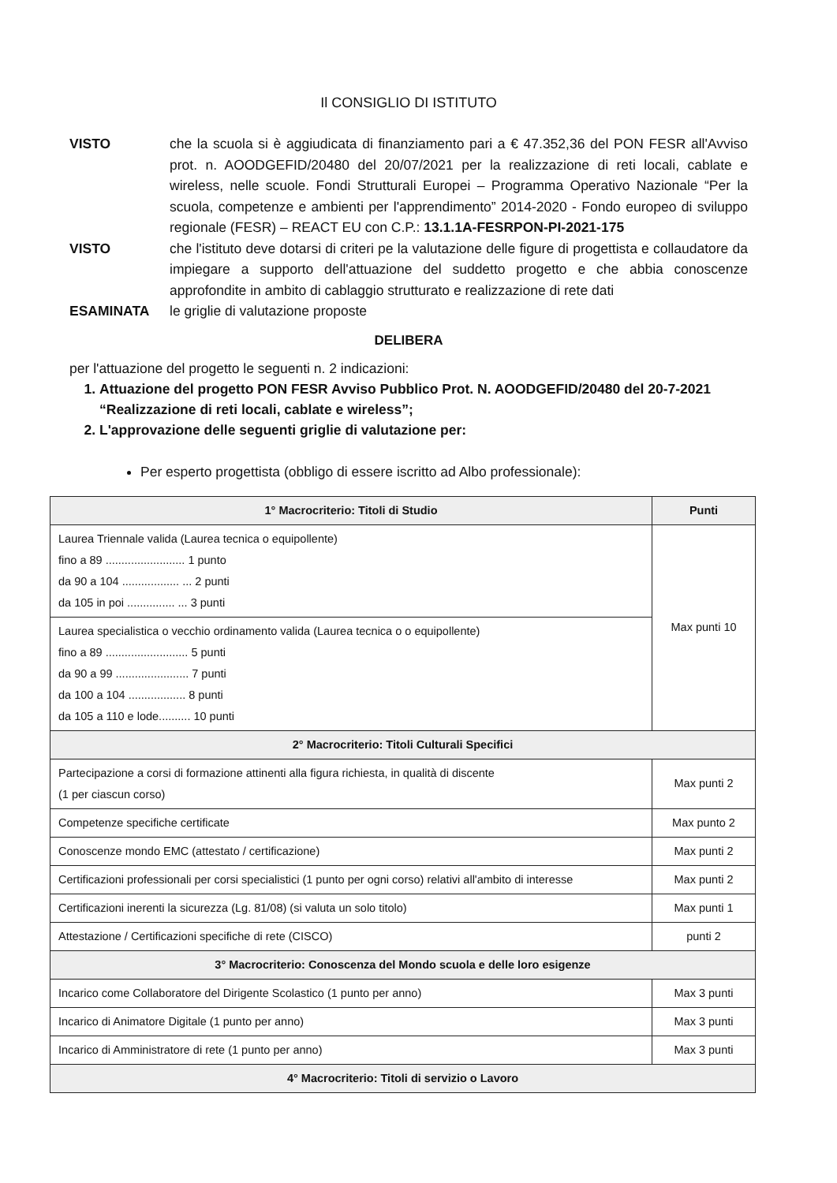Il CONSIGLIO DI ISTITUTO
VISTO che la scuola si è aggiudicata di finanziamento pari a € 47.352,36 del PON FESR all'Avviso prot. n. AOODGEFID/20480 del 20/07/2021 per la realizzazione di reti locali, cablate e wireless, nelle scuole. Fondi Strutturali Europei – Programma Operativo Nazionale “Per la scuola, competenze e ambienti per l'apprendimento” 2014-2020 - Fondo europeo di sviluppo regionale (FESR) – REACT EU con C.P.: 13.1.1A-FESRPON-PI-2021-175
VISTO che l'istituto deve dotarsi di criteri pe la valutazione delle figure di progettista e collaudatore da impiegare a supporto dell'attuazione del suddetto progetto e che abbia conoscenze approfondite in ambito di cablaggio strutturato e realizzazione di rete dati
ESAMINATA le griglie di valutazione proposte
DELIBERA
per l'attuazione del progetto le seguenti n. 2 indicazioni:
1. Attuazione del progetto PON FESR Avviso Pubblico Prot. N. AOODGEFID/20480 del 20-7-2021 “Realizzazione di reti locali, cablate e wireless”;
2. L'approvazione delle seguenti griglie di valutazione per:
Per esperto progettista (obbligo di essere iscritto ad Albo professionale):
| 1° Macrocriterio: Titoli di Studio | Punti |
| --- | --- |
| Laurea Triennale valida (Laurea tecnica o equipollente) fino a 89 ......................... 1 punto da 90 a 104 .................. ... 2 punti da 105 in poi ............... ... 3 punti | Max punti 10 |
| Laurea specialistica o vecchio ordinamento valida (Laurea tecnica o o equipollente) fino a 89 .......................... 5 punti da 90 a 99 ....................... 7 punti da 100 a 104 .................. 8 punti da 105 a 110 e lode.......... 10 punti | |
| 2° Macrocriterio: Titoli Culturali Specifici | |
| Partecipazione a corsi di formazione attinenti alla figura richiesta, in qualità di discente (1 per ciascun corso) | Max punti 2 |
| Competenze specifiche certificate | Max punto 2 |
| Conoscenze mondo EMC (attestato / certificazione) | Max punti 2 |
| Certificazioni professionali per corsi specialistici (1 punto per ogni corso) relativi all'ambito di interesse | Max punti 2 |
| Certificazioni inerenti la sicurezza (Lg. 81/08) (si valuta un solo titolo) | Max punti 1 |
| Attestazione / Certificazioni specifiche di rete (CISCO) | punti 2 |
| 3° Macrocriterio: Conoscenza del Mondo scuola e delle loro esigenze | |
| Incarico come Collaboratore del Dirigente Scolastico (1 punto per anno) | Max 3 punti |
| Incarico di Animatore Digitale (1 punto per anno) | Max 3 punti |
| Incarico di Amministratore di rete (1 punto per anno) | Max 3 punti |
| 4° Macrocriterio: Titoli di servizio o Lavoro | |